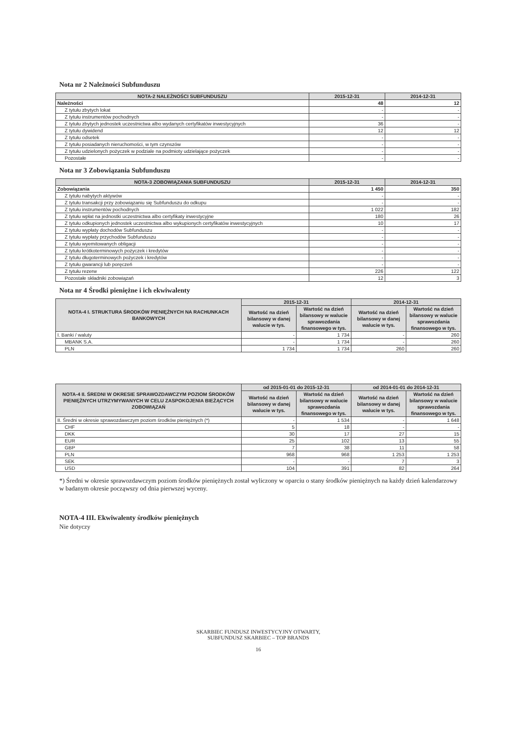Nota nr 2 Należności Subfunduszu
| NOTA-2 NALEŻNOŚCI SUBFUNDUSZU | 2015-12-31 | 2014-12-31 |
| --- | --- | --- |
| Należności | 48 | 12 |
| Z tytułu zbytych lokat | - | - |
| Z tytułu instrumentów pochodnych | - | - |
| Z tytułu zbytych jednostek uczestnictwa albo wydanych certyfikatów inwestycyjnych | 36 | - |
| Z tytułu dywidend | 12 | 12 |
| Z tytułu odsetek | - | - |
| Z tytułu posiadanych nieruchomości, w tym czynszów | - | - |
| Z tytułu udzielonych pożyczek w podziale na podmioty udzielające pożyczek | - | - |
| Pozostałe | - | - |
Nota nr 3 Zobowiązania Subfunduszu
| NOTA-3 ZOBOWIĄZANIA SUBFUNDUSZU | 2015-12-31 | 2014-12-31 |
| --- | --- | --- |
| Zobowiązania | 1 450 | 350 |
| Z tytułu nabytych aktywów | - | - |
| Z tytułu transakcji przy zobowiązaniu się Subfunduszu do odkupu | - | - |
| Z tytułu instrumentów pochodnych | 1 022 | 182 |
| Z tytułu wpłat na jednostki uczestnictwa albo certyfikaty inwestycyjne | 180 | 26 |
| Z tytułu odkupionych jednostek uczestnictwa albo wykupionych certyfikatów inwestycyjnych | 10 | 17 |
| Z tytułu wypłaty dochodów Subfunduszu | - | - |
| Z tytułu wypłaty przychodów Subfunduszu | - | - |
| Z tytułu wyemitowanych obligacji | - | - |
| Z tytułu krótkoterminowych pożyczek i kredytów | - | - |
| Z tytułu długoterminowych pożyczek i kredytów | - | - |
| Z tytułu gwarancji lub poręczeń | - | - |
| Z tytułu rezerw | 226 | 122 |
| Pozostałe składniki zobowiązań | 12 | 3 |
Nota nr 4 Środki pieniężne i ich ekwiwalenty
| NOTA-4 I. STRUKTURA ŚRODKÓW PIENIĘŻNYCH NA RACHUNKACH BANKOWYCH | 2015-12-31 | | 2014-12-31 | |
| --- | --- | --- | --- | --- |
| | Wartość na dzień bilansowy w danej walucie w tys. | Wartość na dzień bilansowy w walucie sprawozdania finansowego w tys. | Wartość na dzień bilansowy w danej walucie w tys. | Wartość na dzień bilansowy w walucie sprawozdania finansowego w tys. |
| I. Banki / waluty | - | 1 734 | - | 260 |
| MBANK S.A. | - | 1 734 | - | 260 |
| PLN | 1 734 | 1 734 | 260 | 260 |
| NOTA-4 II. ŚREDNI W OKRESIE SPRAWOZDAWCZYM POZIOM ŚRODKÓW PIENIĘŻNYCH UTRZYMYWANYCH W CELU ZASPOKOJENIA BIEŻĄCYCH ZOBOWIĄZAŃ | od 2015-01-01 do 2015-12-31 | | od 2014-01-01 do 2014-12-31 | |
| --- | --- | --- | --- | --- |
| | Wartość na dzień bilansowy w danej walucie w tys. | Wartość na dzień bilansowy w walucie sprawozdania finansowego w tys. | Wartość na dzień bilansowy w danej walucie w tys. | Wartość na dzień bilansowy w walucie sprawozdania finansowego w tys. |
| II. Średni w okresie sprawozdawczym poziom środków pieniężnych (*) | - | 1 534 | - | 1 648 |
| CHF | 5 | 18 | - | - |
| DKK | 30 | 17 | 27 | 15 |
| EUR | 25 | 102 | 13 | 55 |
| GBP | 7 | 38 | 11 | 58 |
| PLN | 968 | 968 | 1 253 | 1 253 |
| SEK | - | - | 7 | 3 |
| USD | 104 | 391 | 82 | 264 |
*) Średni w okresie sprawozdawczym poziom środków pieniężnych został wyliczony w oparciu o stany środków pieniężnych na każdy dzień kalendarzowy w badanym okresie począwszy od dnia pierwszej wyceny.
NOTA-4 III. Ekwiwalenty środków pieniężnych
Nie dotyczy
SKARBIEC FUNDUSZ INWESTYCYJNY OTWARTY,
SUBFUNDUSZ SKARBIEC – TOP BRANDS
16